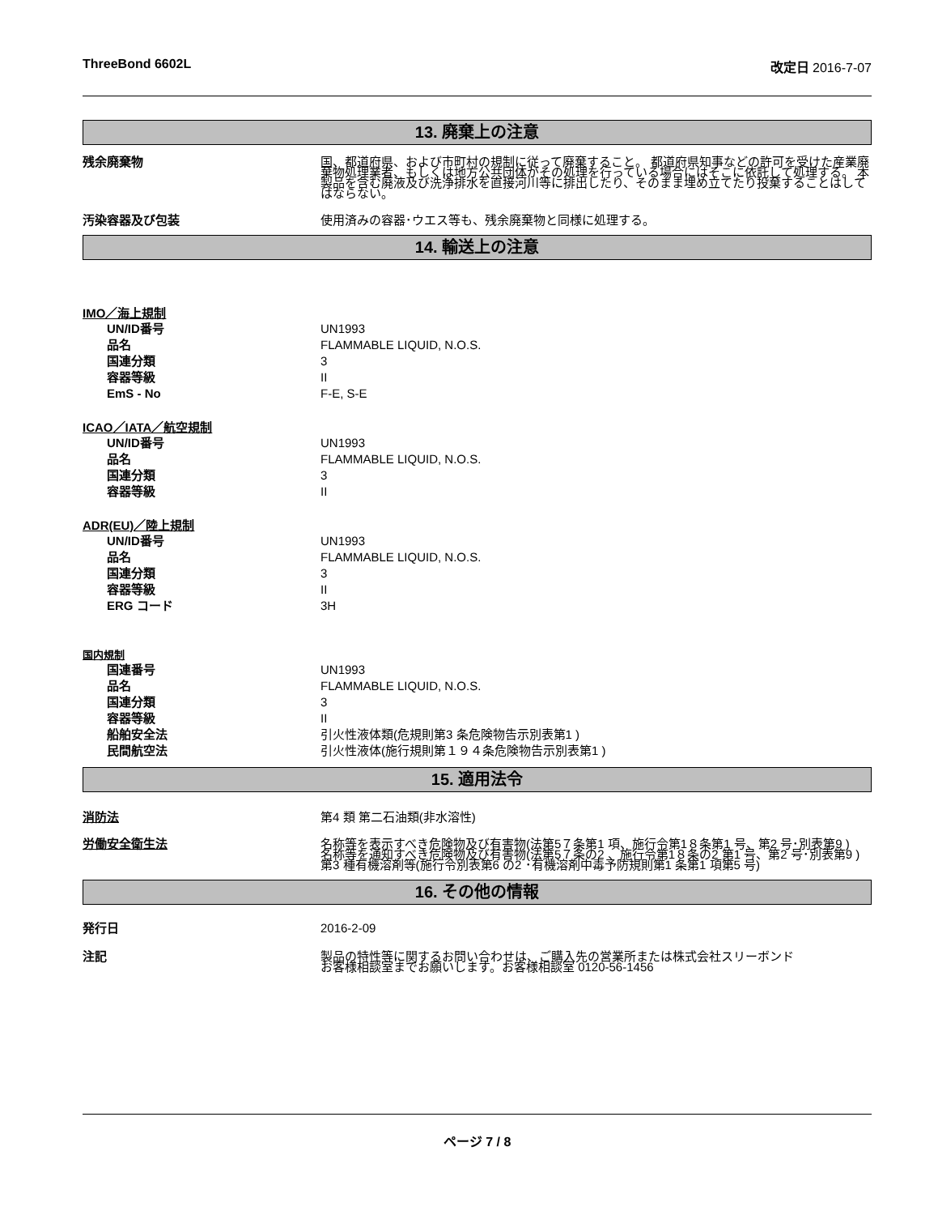ThreeBond 6602L 改定日 2016-7-07
13. 廃棄上の注意
残余廃棄物 国、都道府県、および市町村の規制に従って廃棄すること。 都道府県知事などの許可を受けた産業廃棄物処理業者、もしくは地方公共団体がその処理を行っている場合にはそこに依託して処理する。 本製品を含む廃液及び洗浄排水を直接河川等に排出したり、そのまま埋め立てたり投棄することはしてはならない。
汚染容器及び包装 使用済みの容器･ウエス等も、残余廃棄物と同様に処理する。
14. 輸送上の注意
IMO／海上規制
UN/ID番号 UN1993
品名 FLAMMABLE LIQUID, N.O.S.
国連分類 3
容器等級 II
EmS - No F-E, S-E
ICAO／IATA／航空規制
UN/ID番号 UN1993
品名 FLAMMABLE LIQUID, N.O.S.
国連分類 3
容器等級 II
ADR(EU)／陸上規制
UN/ID番号 UN1993
品名 FLAMMABLE LIQUID, N.O.S.
国連分類 3
容器等級 II
ERG コード 3H
国内規制
国連番号 UN1993
品名 FLAMMABLE LIQUID, N.O.S.
国連分類 3
容器等級 II
船舶安全法 引火性液体類(危規則第3 条危険物告示別表第1 )
民間航空法 引火性液体(施行規則第１９４条危険物告示別表第1 )
15. 適用法令
消防法 第4 類 第二石油類(非水溶性)
労働安全衛生法 名称等を表示すべき危険物及び有害物(法第5７条第1 項、施行令第1８条第1 号、第2 号･別表第9 )
名称等を通知すべき危険物及び有害物(法第5７条の2 、施行令第1８条の2 第1 号、第2 号･別表第9 )
第3 種有機溶剤等(施行令別表第6 の2 ･有機溶剤中毒予防規則第1 条第1 項第5 号)
16. その他の情報
発行日 2016-2-09
注記 製品の特性等に関するお問い合わせは、ご購入先の営業所または株式会社スリーボンド
お客様相談室までお願いします。お客様相談室 0120-56-1456
ページ 7 / 8